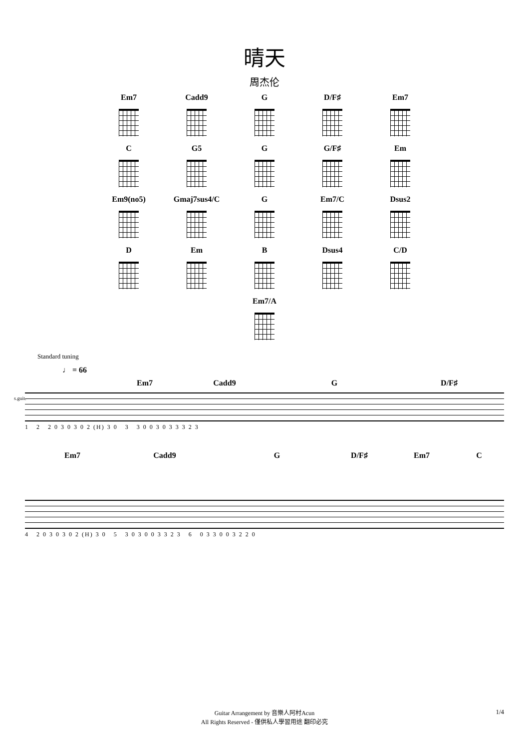晴天
周杰伦
Em7
Cadd9
G
D/F♯
Em7
C
G5
G
G/F♯
Em
Em9(no5)
Gmaj7sus4/C
G
Em7/C
Dsus2
D
Em
B
Dsus4
C/D
Em7/A
Standard tuning
♩ = 66
Em7 Cadd9 G D/F♯
s.guit.
1 2 2 0 3 0 3 0 2 (H) 3 0 3 3 0 0 3 0 3 3 3 2 3
Em7 Cadd9 G D/F♯ Em7 C
4 2 0 3 0 3 0 2 (H) 3 0 5 3 0 3 0 0 3 3 2 3 6 0 3 3 0 0 3 2 2 0
Guitar Arrangement by 音樂人阿村Acun
All Rights Reserved - 僅供私人學習用途 翻印必究
1/4